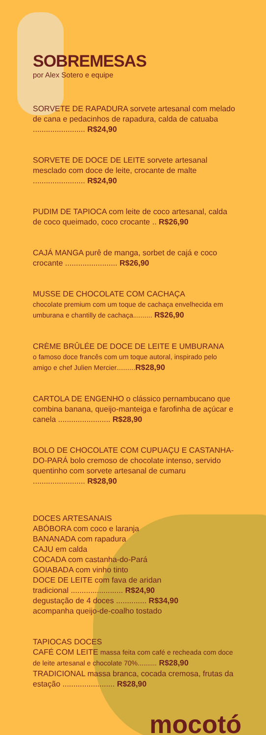SOBREMESAS
por Alex Sotero e equipe
SORVETE DE RAPADURA sorvete artesanal com melado de cana e pedacinhos de rapadura, calda de catuaba ........................ R$24,90
SORVETE DE DOCE DE LEITE sorvete artesanal mesclado com doce de leite, crocante de malte ........................ R$24,90
PUDIM DE TAPIOCA com leite de coco artesanal, calda de coco queimado, coco crocante .. R$26,90
CAJÁ MANGA purê de manga, sorbet de cajá e coco crocante ........................ R$26,90
MUSSE DE CHOCOLATE COM CACHAÇA
chocolate premium com um toque de cachaça envelhecida em umburana e chantilly de cachaça.......... R$26,90
CRÈME BRÛLÉE DE DOCE DE LEITE E UMBURANA
o famoso doce francês com um toque autoral, inspirado pelo amigo e chef Julien Mercier.......... R$28,90
CARTOLA DE ENGENHO o clássico pernambucano que combina banana, queijo-manteiga e farofinha de açúcar e canela ........................ R$28,90
BOLO DE CHOCOLATE COM CUPUAÇU E CASTANHA-DO-PARÁ bolo cremoso de chocolate intenso, servido quentinho com sorvete artesanal de cumaru ........................ R$28,90
DOCES ARTESANAIS
ABÓBORA com coco e laranja
BANANADA com rapadura
CAJU em calda
COCADA com castanha-do-Pará
GOIABADA com vinho tinto
DOCE DE LEITE com fava de aridan
tradicional ........................ R$24,90
degustação de 4 doces .............. R$34,90
acompanha queijo-de-coalho tostado
TAPIOCAS DOCES
CAFÉ COM LEITE massa feita com café e recheada com doce de leite artesanal e chocolate 70%.......... R$28,90
TRADICIONAL massa branca, cocada cremosa, frutas da estação ........................ R$28,90
mocotó